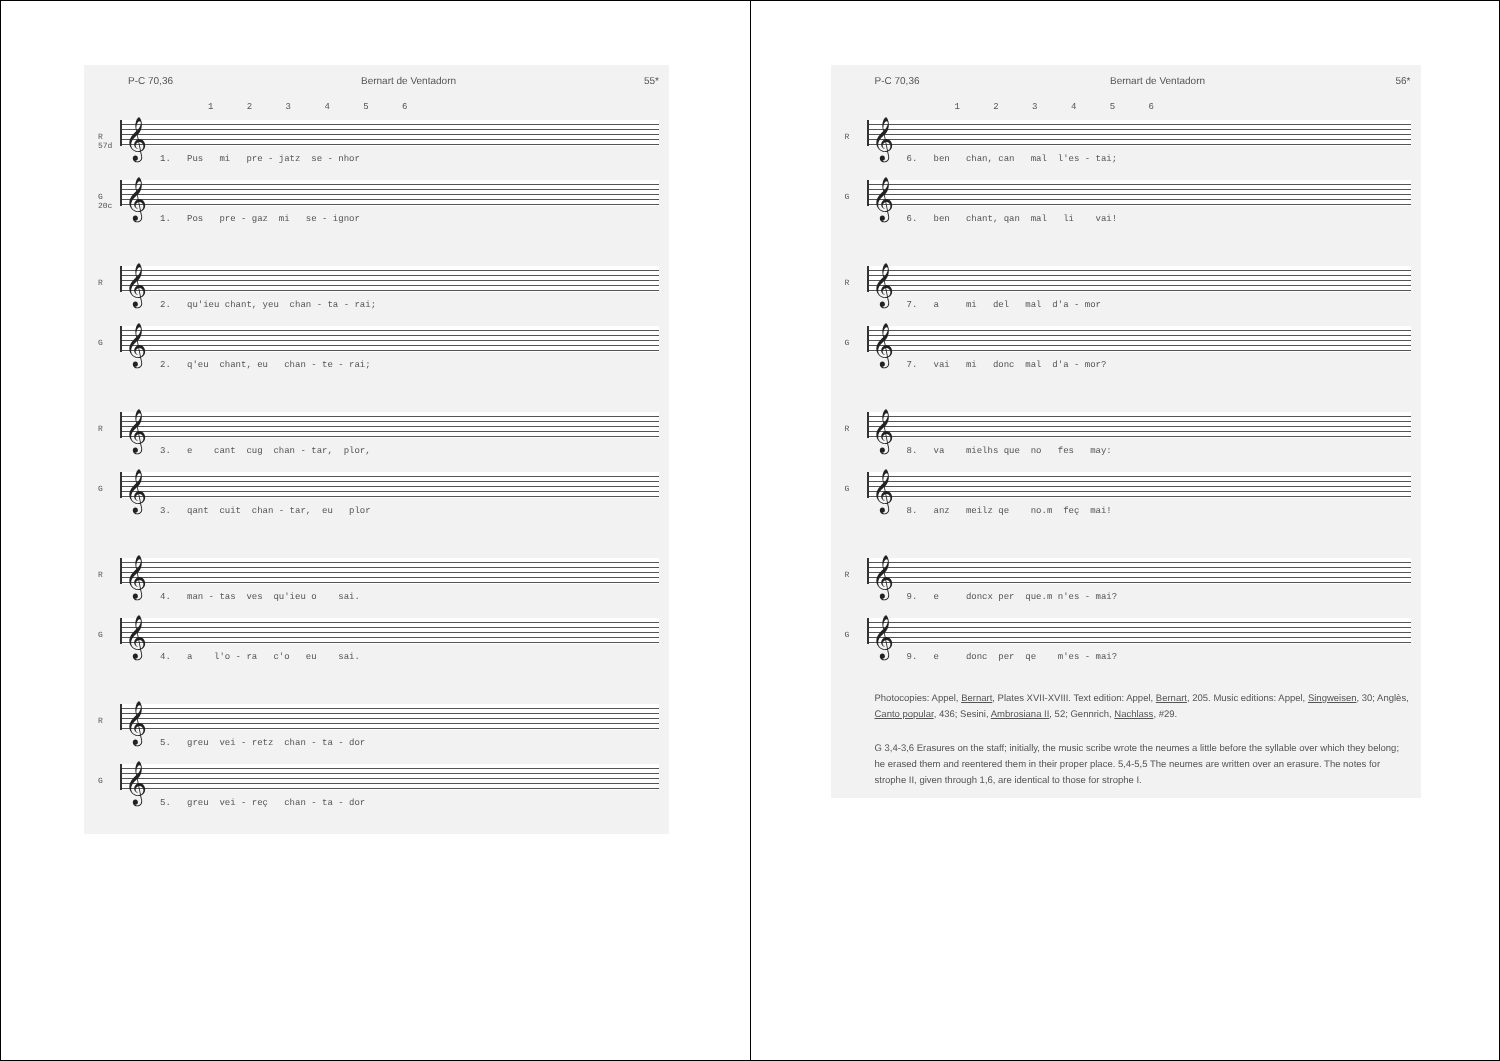P-C 70,36 Bernart de Ventadorn 55*
1 2 3 4 5 6
R 57d
𝄞
1. Pus mi pre - jatz se - nhor
G 20c
𝄞
1. Pos pre - gaz mi se - ignor
R
𝄞
2. qu'ieu chant, yeu chan - ta - rai;
G
𝄞
2. q'eu chant, eu chan - te - rai;
R
𝄞
3. e cant cug chan - tar, plor,
G
𝄞
3. qant cuit chan - tar, eu plor
R
𝄞
4. man - tas ves qu'ieu o sai.
G
𝄞
4. a l'o - ra c'o eu sai.
R
𝄞
5. greu vei - retz chan - ta - dor
G
𝄞
5. greu vei - reç chan - ta - dor
P-C 70,36 Bernart de Ventadorn 56*
1 2 3 4 5 6
R
𝄞
6. ben chan, can mal l'es - tai;
G
𝄞
6. ben chant, qan mal li vai!
R
𝄞
7. a mi del mal d'a - mor
G
𝄞
7. vai mi donc mal d'a - mor?
R
𝄞
8. va mielhs que no fes may:
G
𝄞
8. anz meilz qe no.m feç mai!
R
𝄞
9. e doncx per que.m n'es - mai?
G
𝄞
9. e donc per qe m'es - mai?
Photocopies: Appel, Bernart, Plates XVII-XVIII. Text edition: Appel, Bernart, 205. Music editions: Appel, Singweisen, 30; Anglès, Canto popular, 436; Sesini, Ambrosiana II, 52; Gennrich, Nachlass, #29.
G 3,4-3,6 Erasures on the staff; initially, the music scribe wrote the neumes a little before the syllable over which they belong; he erased them and reentered them in their proper place. 5,4-5,5 The neumes are written over an erasure. The notes for strophe II, given through 1,6, are identical to those for strophe I.